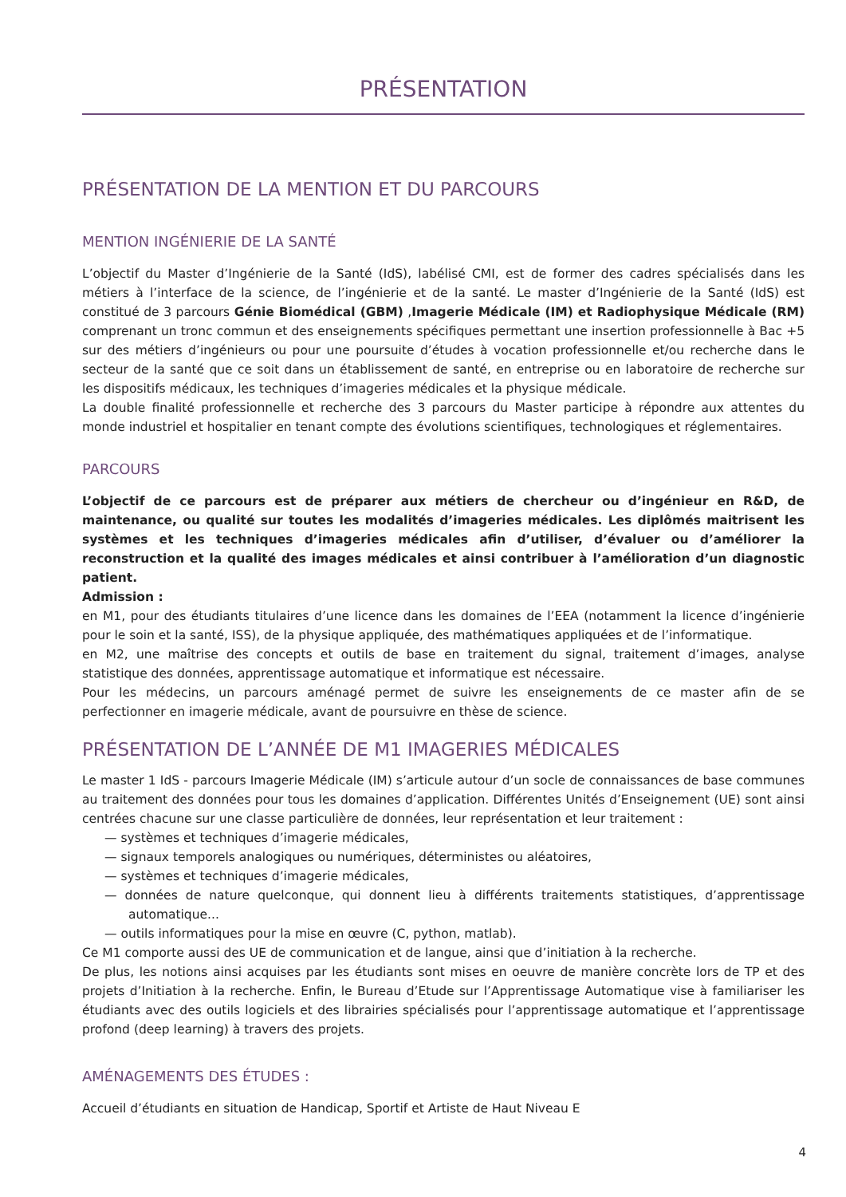PRÉSENTATION
PRÉSENTATION DE LA MENTION ET DU PARCOURS
MENTION INGÉNIERIE DE LA SANTÉ
L’objectif du Master d’Ingénierie de la Santé (IdS), labélisé CMI, est de former des cadres spécialisés dans les métiers à l’interface de la science, de l’ingénierie et de la santé. Le master d’Ingénierie de la Santé (IdS) est constitué de 3 parcours Génie Biomédical (GBM) ,Imagerie Médicale (IM) et Radiophysique Médicale (RM) comprenant un tronc commun et des enseignements spécifiques permettant une insertion professionnelle à Bac +5 sur des métiers d’ingénieurs ou pour une poursuite d’études à vocation professionnelle et/ou recherche dans le secteur de la santé que ce soit dans un établissement de santé, en entreprise ou en laboratoire de recherche sur les dispositifs médicaux, les techniques d’imageries médicales et la physique médicale.
La double finalité professionnelle et recherche des 3 parcours du Master participe à répondre aux attentes du monde industriel et hospitalier en tenant compte des évolutions scientifiques, technologiques et réglementaires.
PARCOURS
L’objectif de ce parcours est de préparer aux métiers de chercheur ou d’ingénieur en R&D, de maintenance, ou qualité sur toutes les modalités d’imageries médicales. Les diplômés maitrisent les systèmes et les techniques d’imageries médicales afin d’utiliser, d’évaluer ou d’améliorer la reconstruction et la qualité des images médicales et ainsi contribuer à l’amélioration d’un diagnostic patient.
Admission :
en M1, pour des étudiants titulaires d’une licence dans les domaines de l’EEA (notamment la licence d’ingénierie pour le soin et la santé, ISS), de la physique appliquée, des mathématiques appliquées et de l’informatique.
en M2, une maîtrise des concepts et outils de base en traitement du signal, traitement d’images, analyse statistique des données, apprentissage automatique et informatique est nécessaire.
Pour les médecins, un parcours aménagé permet de suivre les enseignements de ce master afin de se perfectionner en imagerie médicale, avant de poursuivre en thèse de science.
PRÉSENTATION DE L’ANNÉE DE M1 IMAGERIES MÉDICALES
Le master 1 IdS - parcours Imagerie Médicale (IM) s’articule autour d’un socle de connaissances de base communes au traitement des données pour tous les domaines d’application. Différentes Unités d’Enseignement (UE) sont ainsi centrées chacune sur une classe particulière de données, leur représentation et leur traitement :
— systèmes et techniques d’imagerie médicales,
— signaux temporels analogiques ou numériques, déterministes ou aléatoires,
— systèmes et techniques d’imagerie médicales,
— données de nature quelconque, qui donnent lieu à différents traitements statistiques, d’apprentissage automatique...
— outils informatiques pour la mise en œuvre (C, python, matlab).
Ce M1 comporte aussi des UE de communication et de langue, ainsi que d’initiation à la recherche.
De plus, les notions ainsi acquises par les étudiants sont mises en oeuvre de manière concrète lors de TP et des projets d’Initiation à la recherche. Enfin, le Bureau d’Etude sur l’Apprentissage Automatique vise à familiariser les étudiants avec des outils logiciels et des librairies spécialisés pour l’apprentissage automatique et l’apprentissage profond (deep learning) à travers des projets.
AMÉNAGEMENTS DES ÉTUDES :
Accueil d’étudiants en situation de Handicap, Sportif et Artiste de Haut Niveau E
4